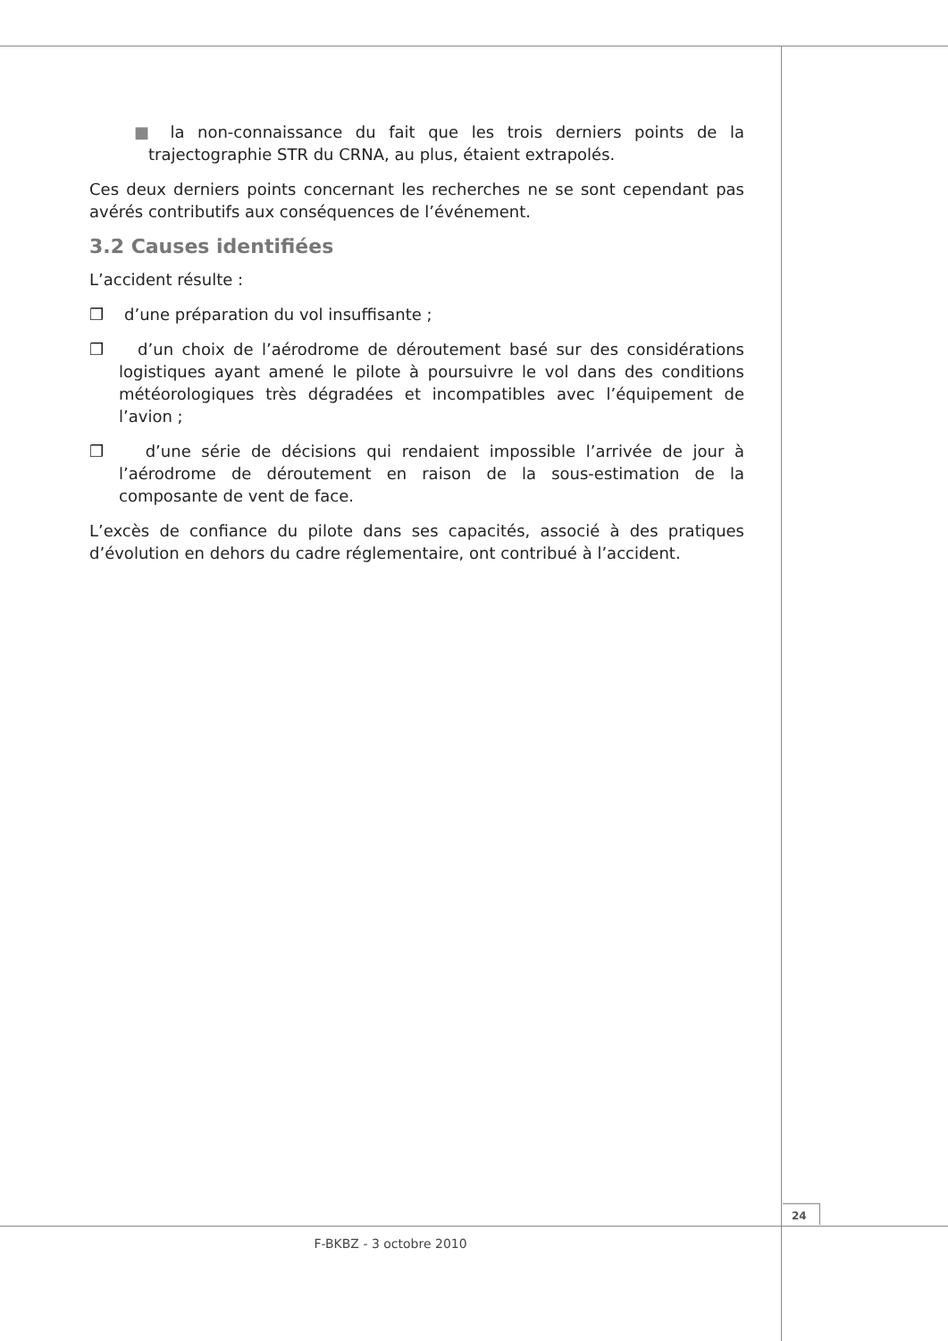■ la non-connaissance du fait que les trois derniers points de la trajectographie STR du CRNA, au plus, étaient extrapolés.
Ces deux derniers points concernant les recherches ne se sont cependant pas avérés contributifs aux conséquences de l’événement.
3.2 Causes identifiées
L’accident résulte :
❒ d’une préparation du vol insuffisante ;
❒ d’un choix de l’aérodrome de déroutement basé sur des considérations logistiques ayant amené le pilote à poursuivre le vol dans des conditions météorologiques très dégradées et incompatibles avec l’équipement de l’avion ;
❒ d’une série de décisions qui rendaient impossible l’arrivée de jour à l’aérodrome de déroutement en raison de la sous-estimation de la composante de vent de face.
L’excès de confiance du pilote dans ses capacités, associé à des pratiques d’évolution en dehors du cadre réglementaire, ont contribué à l’accident.
24
F-BKBZ - 3 octobre 2010